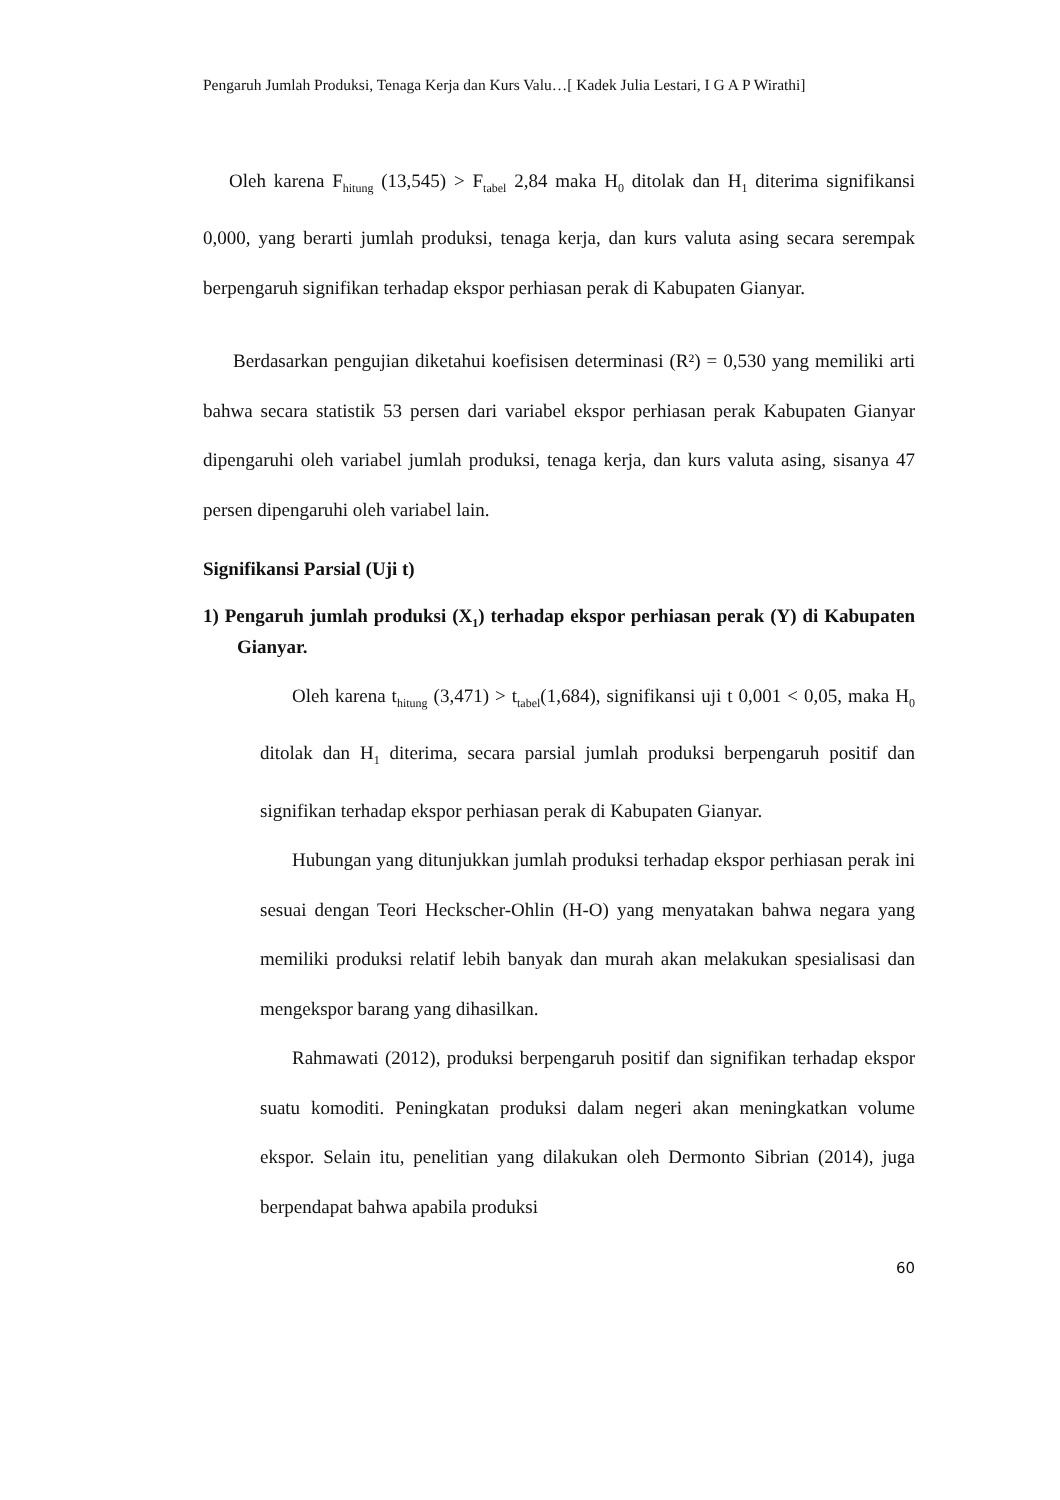Pengaruh Jumlah Produksi, Tenaga Kerja dan Kurs Valu…[ Kadek Julia Lestari, I G A P Wirathi]
Oleh karena F<sub>hitung</sub> (13,545) > F<sub>tabel</sub> 2,84 maka H<sub>0</sub> ditolak dan H<sub>1</sub> diterima signifikansi 0,000, yang berarti jumlah produksi, tenaga kerja, dan kurs valuta asing secara serempak berpengaruh signifikan terhadap ekspor perhiasan perak di Kabupaten Gianyar.
Berdasarkan pengujian diketahui koefisisen determinasi (R²) = 0,530 yang memiliki arti bahwa secara statistik 53 persen dari variabel ekspor perhiasan perak Kabupaten Gianyar dipengaruhi oleh variabel jumlah produksi, tenaga kerja, dan kurs valuta asing, sisanya 47 persen dipengaruhi oleh variabel lain.
Signifikansi Parsial (Uji t)
1) Pengaruh jumlah produksi (X<sub>1</sub>) terhadap ekspor perhiasan perak (Y) di Kabupaten Gianyar.
Oleh karena t<sub>hitung</sub> (3,471) > t<sub>tabel</sub>(1,684), signifikansi uji t 0,001 < 0,05, maka H<sub>0</sub> ditolak dan H<sub>1</sub> diterima, secara parsial jumlah produksi berpengaruh positif dan signifikan terhadap ekspor perhiasan perak di Kabupaten Gianyar.
Hubungan yang ditunjukkan jumlah produksi terhadap ekspor perhiasan perak ini sesuai dengan Teori Heckscher-Ohlin (H-O) yang menyatakan bahwa negara yang memiliki produksi relatif lebih banyak dan murah akan melakukan spesialisasi dan mengekspor barang yang dihasilkan.
Rahmawati (2012), produksi berpengaruh positif dan signifikan terhadap ekspor suatu komoditi. Peningkatan produksi dalam negeri akan meningkatkan volume ekspor. Selain itu, penelitian yang dilakukan oleh Dermonto Sibrian (2014), juga berpendapat bahwa apabila produksi
60